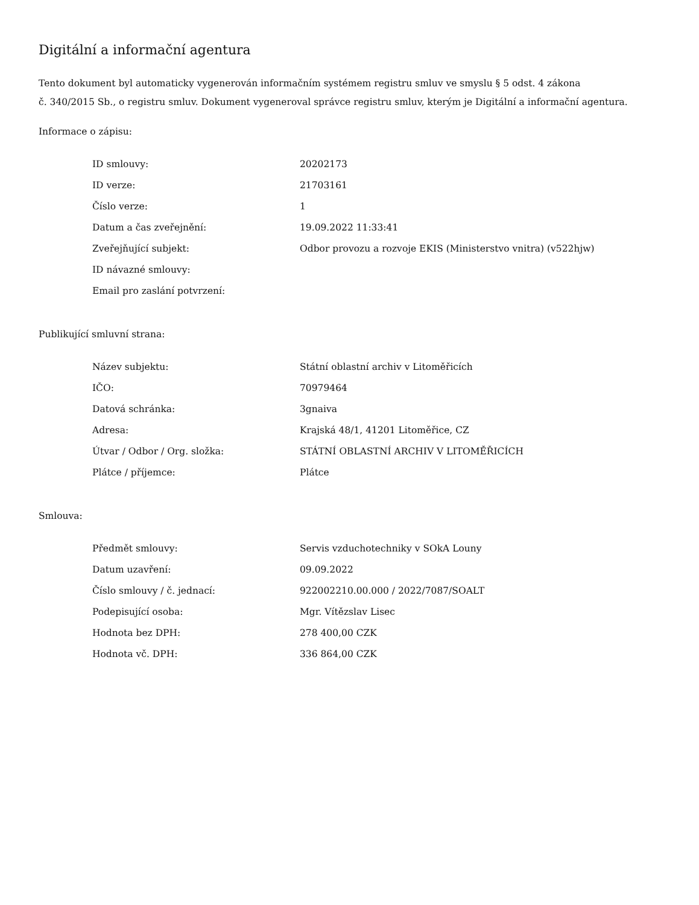Digitální a informační agentura
Tento dokument byl automaticky vygenerován informačním systémem registru smluv ve smyslu § 5 odst. 4 zákona
č. 340/2015 Sb., o registru smluv. Dokument vygeneroval správce registru smluv, kterým je Digitální a informační agentura.
Informace o zápisu:
| ID smlouvy: | 20202173 |
| ID verze: | 21703161 |
| Číslo verze: | 1 |
| Datum a čas zveřejnění: | 19.09.2022 11:33:41 |
| Zveřejňující subjekt: | Odbor provozu a rozvoje EKIS (Ministerstvo vnitra) (v522hjw) |
| ID návazné smlouvy: | |
| Email pro zaslání potvrzení: | |
Publikující smluvní strana:
| Název subjektu: | Státní oblastní archiv v Litoměřicích |
| IČO: | 70979464 |
| Datová schránka: | 3gnaiva |
| Adresa: | Krajská 48/1, 41201 Litoměřice, CZ |
| Útvar / Odbor / Org. složka: | STÁTNÍ OBLASTNÍ ARCHIV V LITOMĚŘICÍCH |
| Plátce / příjemce: | Plátce |
Smlouva:
| Předmět smlouvy: | Servis vzduchotechniky v SOkA Louny |
| Datum uzavření: | 09.09.2022 |
| Číslo smlouvy / č. jednací: | 922002210.00.000 / 2022/7087/SOALT |
| Podepisující osoba: | Mgr. Vítězslav Lisec |
| Hodnota bez DPH: | 278 400,00 CZK |
| Hodnota vč. DPH: | 336 864,00 CZK |